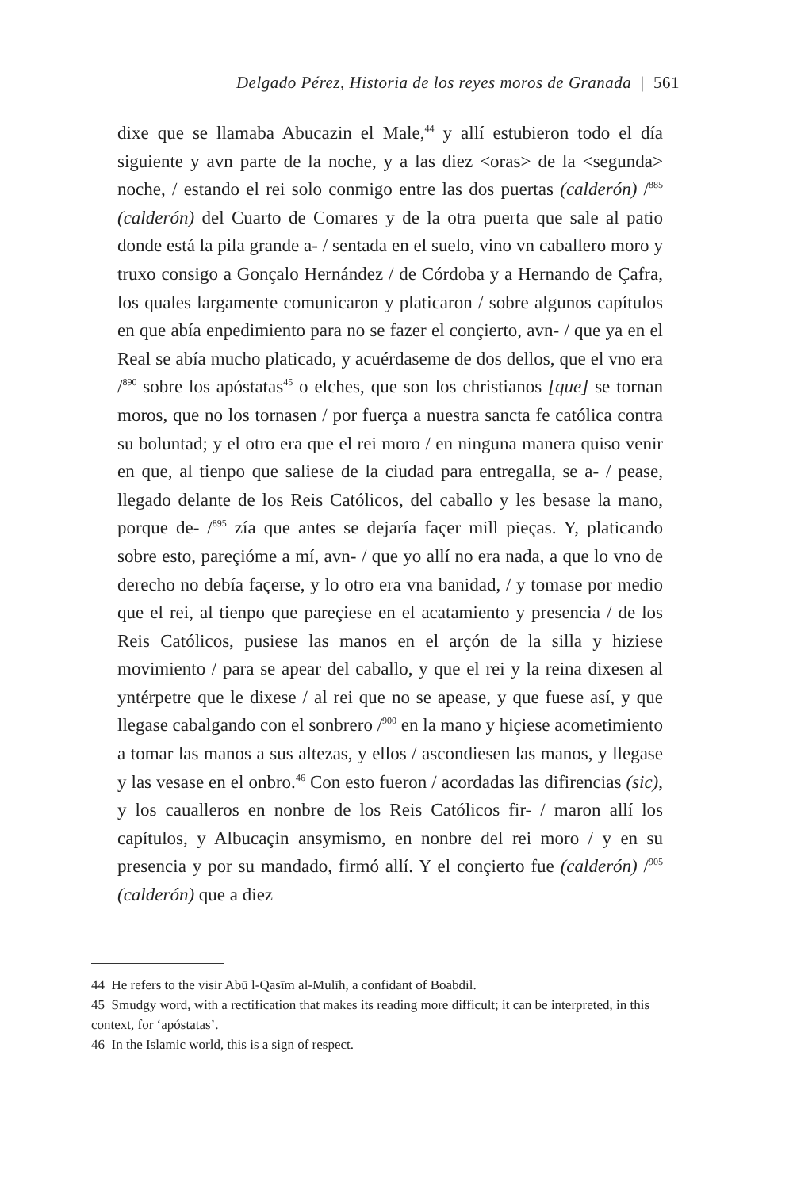Delgado Pérez, Historia de los reyes moros de Granada | 561
dixe que se llamaba Abucazin el Male,<sup>44</sup> y allí estubieron todo el día siguiente y avn parte de la noche, y a las diez <oras> de la <segunda> noche, / estando el rei solo conmigo entre las dos puertas (calderón) /<sup>885</sup> (calderón) del Cuarto de Comares y de la otra puerta que sale al patio donde está la pila grande a- / sentada en el suelo, vino vn caballero moro y truxo consigo a Gonçalo Hernández / de Córdoba y a Hernando de Çafra, los quales largamente comunicaron y platicaron / sobre algunos capítulos en que abía enpedimiento para no se fazer el conçierto, avn- / que ya en el Real se abía mucho platicado, y acuérdaseme de dos dellos, que el vno era /<sup>890</sup> sobre los apóstatas<sup>45</sup> o elches, que son los christianos [que] se tornan moros, que no los tornasen / por fuerça a nuestra sancta fe católica contra su boluntad; y el otro era que el rei moro / en ninguna manera quiso venir en que, al tienpo que saliese de la ciudad para entregalla, se a- / pease, llegado delante de los Reis Católicos, del caballo y les besase la mano, porque de- /<sup>895</sup> zía que antes se dejaría façer mill pieças. Y, platicando sobre esto, pareçióme a mí, avn- / que yo allí no era nada, a que lo vno de derecho no debía façerse, y lo otro era vna banidad, / y tomase por medio que el rei, al tienpo que pareçiese en el acatamiento y presencia / de los Reis Católicos, pusiese las manos en el arçón de la silla y hiziese movimiento / para se apear del caballo, y que el rei y la reina dixesen al yntérpetre que le dixese / al rei que no se apease, y que fuese así, y que llegase cabalgando con el sonbrero /<sup>900</sup> en la mano y hiçiese acometimiento a tomar las manos a sus altezas, y ellos / ascondiesen las manos, y llegase y las vesase en el onbro.<sup>46</sup> Con esto fueron / acordadas las difirencias (sic), y los caualleros en nonbre de los Reis Católicos fir- / maron allí los capítulos, y Albucaçin ansymismo, en nonbre del rei moro / y en su presencia y por su mandado, firmó allí. Y el conçierto fue (calderón) /<sup>905</sup> (calderón) que a diez
44 He refers to the visir Abū l-Qasīm al-Mulīh, a confidant of Boabdil.
45 Smudgy word, with a rectification that makes its reading more difficult; it can be interpreted, in this context, for ‘apóstatas’.
46 In the Islamic world, this is a sign of respect.